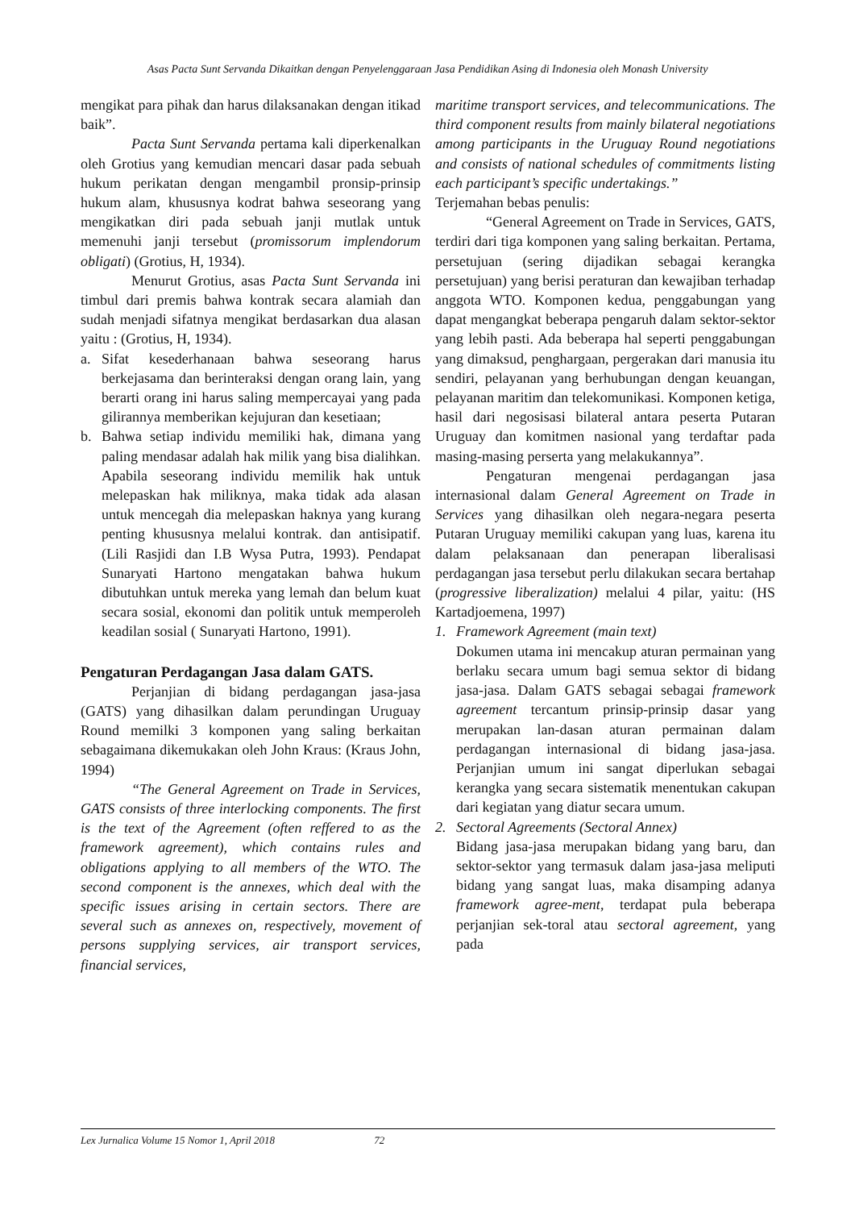Asas Pacta Sunt Servanda Dikaitkan dengan Penyelenggaraan Jasa Pendidikan Asing di Indonesia oleh Monash University
mengikat para pihak dan harus dilaksanakan dengan itikad baik”.
Pacta Sunt Servanda pertama kali diperkenalkan oleh Grotius yang kemudian mencari dasar pada sebuah hukum perikatan dengan mengambil pronsip-prinsip hukum alam, khususnya kodrat bahwa seseorang yang mengikatkan diri pada sebuah janji mutlak untuk memenuhi janji tersebut (promissorum implendorum obligati) (Grotius, H, 1934).
Menurut Grotius, asas Pacta Sunt Servanda ini timbul dari premis bahwa kontrak secara alamiah dan sudah menjadi sifatnya mengikat berdasarkan dua alasan yaitu : (Grotius, H, 1934).
a. Sifat kesederhanaan bahwa seseorang harus berkejasama dan berinteraksi dengan orang lain, yang berarti orang ini harus saling mempercayai yang pada gilirannya memberikan kejujuran dan kesetiaan;
b. Bahwa setiap individu memiliki hak, dimana yang paling mendasar adalah hak milik yang bisa dialihkan. Apabila seseorang individu memilik hak untuk melepaskan hak miliknya, maka tidak ada alasan untuk mencegah dia melepaskan haknya yang kurang penting khususnya melalui kontrak. dan antisipatif. (Lili Rasjidi dan I.B Wysa Putra, 1993). Pendapat Sunaryati Hartono mengatakan bahwa hukum dibutuhkan untuk mereka yang lemah dan belum kuat secara sosial, ekonomi dan politik untuk memperoleh keadilan sosial ( Sunaryati Hartono, 1991).
Pengaturan Perdagangan Jasa dalam GATS.
Perjanjian di bidang perdagangan jasa-jasa (GATS) yang dihasilkan dalam perundingan Uruguay Round memilki 3 komponen yang saling berkaitan sebagaimana dikemukakan oleh John Kraus: (Kraus John, 1994)
“The General Agreement on Trade in Services, GATS consists of three interlocking components. The first is the text of the Agreement (often reffered to as the framework agreement), which contains rules and obligations applying to all members of the WTO. The second component is the annexes, which deal with the specific issues arising in certain sectors. There are several such as annexes on, respectively, movement of persons supplying services, air transport services, financial services,
maritime transport services, and telecommunications. The third component results from mainly bilateral negotiations among participants in the Uruguay Round negotiations and consists of national schedules of commitments listing each participant’s specific undertakings.”
Terjemahan bebas penulis:
“General Agreement on Trade in Services, GATS, terdiri dari tiga komponen yang saling berkaitan. Pertama, persetujuan (sering dijadikan sebagai kerangka persetujuan) yang berisi peraturan dan kewajiban terhadap anggota WTO. Komponen kedua, penggabungan yang dapat mengangkat beberapa pengaruh dalam sektor-sektor yang lebih pasti. Ada beberapa hal seperti penggabungan yang dimaksud, penghargaan, pergerakan dari manusia itu sendiri, pelayanan yang berhubungan dengan keuangan, pelayanan maritim dan telekomunikasi. Komponen ketiga, hasil dari negosisasi bilateral antara peserta Putaran Uruguay dan komitmen nasional yang terdaftar pada masing-masing perserta yang melakukannya”.
Pengaturan mengenai perdagangan jasa internasional dalam General Agreement on Trade in Services yang dihasilkan oleh negara-negara peserta Putaran Uruguay memiliki cakupan yang luas, karena itu dalam pelaksanaan dan penerapan liberalisasi perdagangan jasa tersebut perlu dilakukan secara bertahap (progressive liberalization) melalui 4 pilar, yaitu: (HS Kartadjoemena, 1997)
1. Framework Agreement (main text)
Dokumen utama ini mencakup aturan permainan yang berlaku secara umum bagi semua sektor di bidang jasa-jasa. Dalam GATS sebagai sebagai framework agreement tercantum prinsip-prinsip dasar yang merupakan lan-dasan aturan permainan dalam perdagangan internasional di bidang jasa-jasa. Perjanjian umum ini sangat diperlukan sebagai kerangka yang secara sistematik menentukan cakupan dari kegiatan yang diatur secara umum.
2. Sectoral Agreements (Sectoral Annex)
Bidang jasa-jasa merupakan bidang yang baru, dan sektor-sektor yang termasuk dalam jasa-jasa meliputi bidang yang sangat luas, maka disamping adanya framework agree-ment, terdapat pula beberapa perjanjian sek-toral atau sectoral agreement, yang pada
Lex Jurnalica Volume 15 Nomor 1, April 2018 72